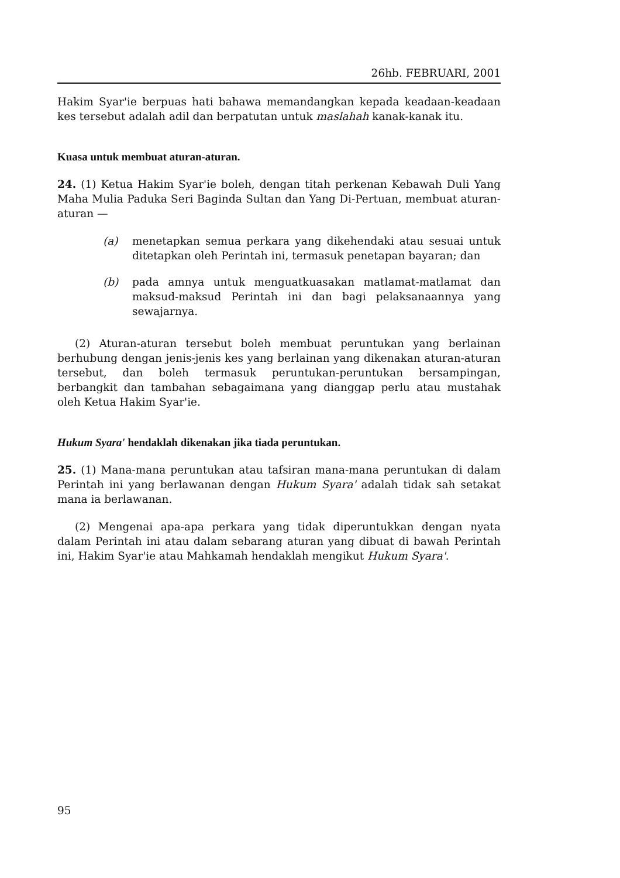26hb. FEBRUARI, 2001
Hakim Syar'ie berpuas hati bahawa memandangkan kepada keadaan-keadaan kes tersebut adalah adil dan berpatutan untuk maslahah kanak-kanak itu.
Kuasa untuk membuat aturan-aturan.
24. (1) Ketua Hakim Syar'ie boleh, dengan titah perkenan Kebawah Duli Yang Maha Mulia Paduka Seri Baginda Sultan dan Yang Di-Pertuan, membuat aturan-aturan —
(a) menetapkan semua perkara yang dikehendaki atau sesuai untuk ditetapkan oleh Perintah ini, termasuk penetapan bayaran; dan
(b) pada amnya untuk menguatkuasakan matlamat-matlamat dan maksud-maksud Perintah ini dan bagi pelaksanaannya yang sewajarnya.
(2) Aturan-aturan tersebut boleh membuat peruntukan yang berlainan berhubung dengan jenis-jenis kes yang berlainan yang dikenakan aturan-aturan tersebut, dan boleh termasuk peruntukan-peruntukan bersampingan, berbangkit dan tambahan sebagaimana yang dianggap perlu atau mustahak oleh Ketua Hakim Syar'ie.
Hukum Syara' hendaklah dikenakan jika tiada peruntukan.
25. (1) Mana-mana peruntukan atau tafsiran mana-mana peruntukan di dalam Perintah ini yang berlawanan dengan Hukum Syara' adalah tidak sah setakat mana ia berlawanan.
(2) Mengenai apa-apa perkara yang tidak diperuntukkan dengan nyata dalam Perintah ini atau dalam sebarang aturan yang dibuat di bawah Perintah ini, Hakim Syar'ie atau Mahkamah hendaklah mengikut Hukum Syara'.
95